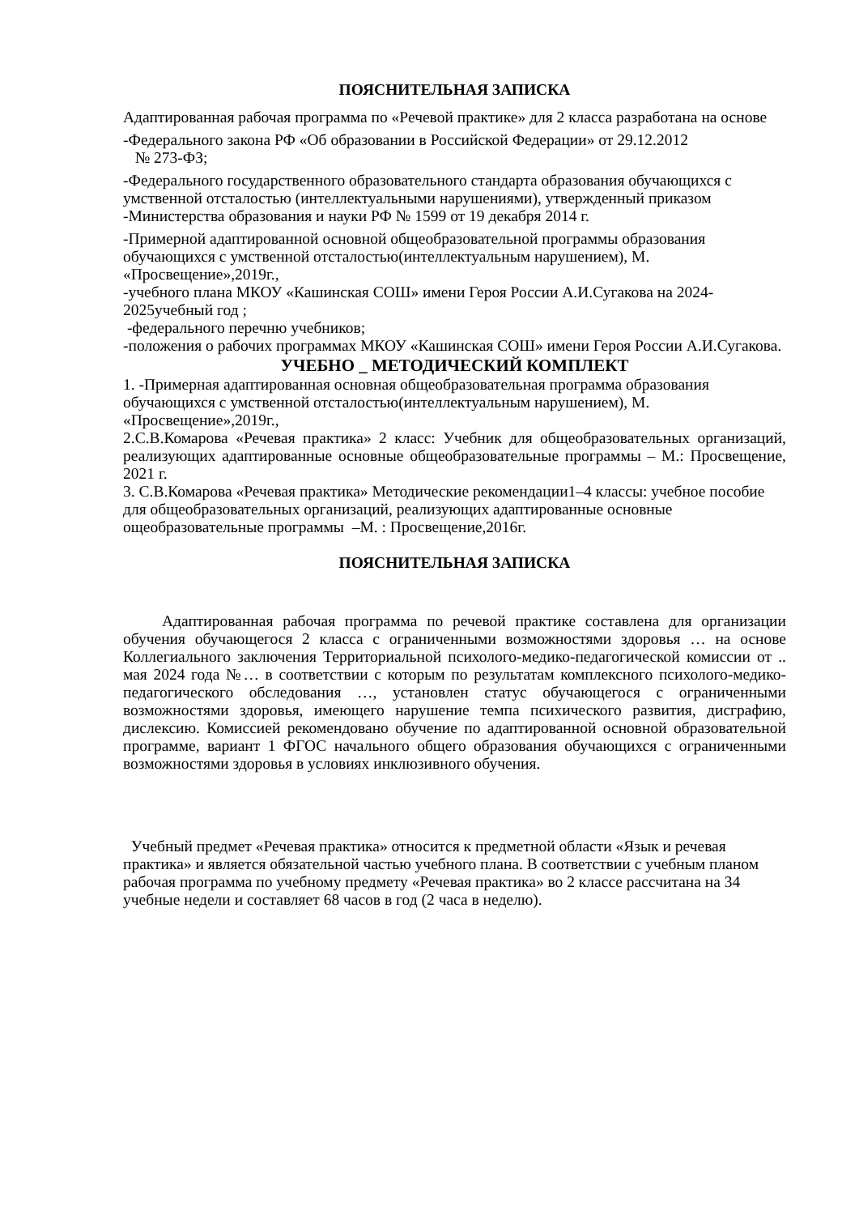ПОЯСНИТЕЛЬНАЯ ЗАПИСКА
Адаптированная рабочая программа по «Речевой практике» для 2 класса разработана на основе
-Федерального закона РФ «Об образовании в Российской Федерации» от 29.12.2012
№ 273-ФЗ;
-Федерального государственного образовательного стандарта образования обучающихся с умственной отсталостью (интеллектуальными нарушениями), утвержденный приказом -Министерства образования и науки РФ № 1599 от 19 декабря 2014 г.
-Примерной адаптированной основной общеобразовательной программы образования обучающихся с умственной отсталостью(интеллектуальным нарушением), М. «Просвещение»,2019г.,
-учебного плана МКОУ «Кашинская СОШ» имени Героя России А.И.Сугакова на 2024-2025учебный год ;
-федерального перечню учебников;
-положения о рабочих программах МКОУ «Кашинская СОШ» имени Героя России А.И.Сугакова.
УЧЕБНО _ МЕТОДИЧЕСКИЙ КОМПЛЕКТ
1. -Примерная адаптированная основная общеобразовательная программа образования обучающихся с умственной отсталостью(интеллектуальным нарушением), М. «Просвещение»,2019г.,
2.С.В.Комарова «Речевая практика» 2 класс: Учебник для общеобразовательных организаций, реализующих адаптированные основные общеобразовательные программы – М.: Просвещение, 2021 г.
3. С.В.Комарова «Речевая практика» Методические рекомендации1–4 классы: учебное пособие для общеобразовательных организаций, реализующих адаптированные основные ощеобразовательные программы –М. : Просвещение,2016г.
ПОЯСНИТЕЛЬНАЯ ЗАПИСКА
Адаптированная рабочая программа по речевой практике составлена для организации обучения обучающегося 2 класса с ограниченными возможностями здоровья … на основе Коллегиального заключения Территориальной психолого-медико-педагогической комиссии от .. мая 2024 года №… в соответствии с которым по результатам комплексного психолого-медико-педагогического обследования …, установлен статус обучающегося с ограниченными возможностями здоровья, имеющего нарушение темпа психического развития, дисграфию, дислексию. Комиссией рекомендовано обучение по адаптированной основной образовательной программе, вариант 1 ФГОС начального общего образования обучающихся с ограниченными возможностями здоровья в условиях инклюзивного обучения.
Учебный предмет «Речевая практика» относится к предметной области «Язык и речевая практика» и является обязательной частью учебного плана. В соответствии с учебным планом рабочая программа по учебному предмету «Речевая практика» во 2 классе рассчитана на 34 учебные недели и составляет 68 часов в год (2 часа в неделю).